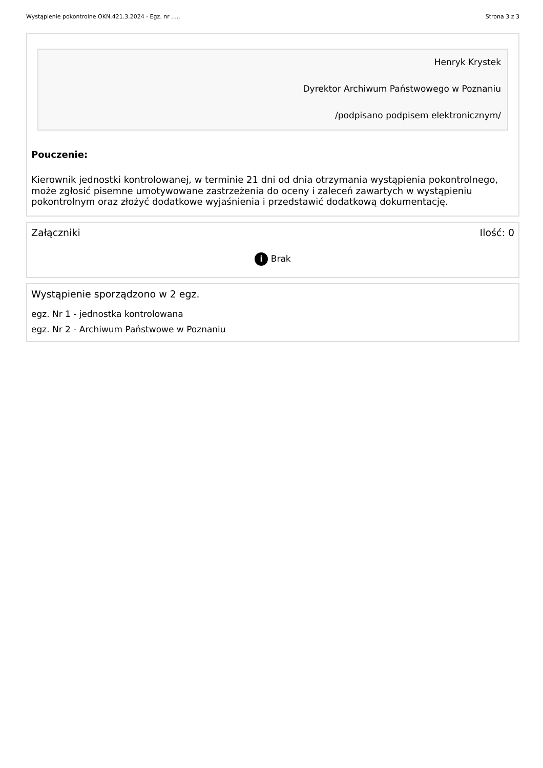Wystąpienie pokontrolne OKN.421.3.2024 - Egz. nr ..... Strona 3 z 3
Henryk Krystek
Dyrektor Archiwum Państwowego w Poznaniu
/podpisano podpisem elektronicznym/
Pouczenie:
Kierownik jednostki kontrolowanej, w terminie 21 dni od dnia otrzymania wystąpienia pokontrolnego, może zgłosić pisemne umotywowane zastrzeżenia do oceny i zaleceń zawartych w wystąpieniu pokontrolnym oraz złożyć dodatkowe wyjaśnienia i przedstawić dodatkową dokumentację.
Załączniki Ilość: 0
i Brak
Wystąpienie sporządzono w 2 egz.
egz. Nr 1 - jednostka kontrolowana
egz. Nr 2 - Archiwum Państwowe w Poznaniu